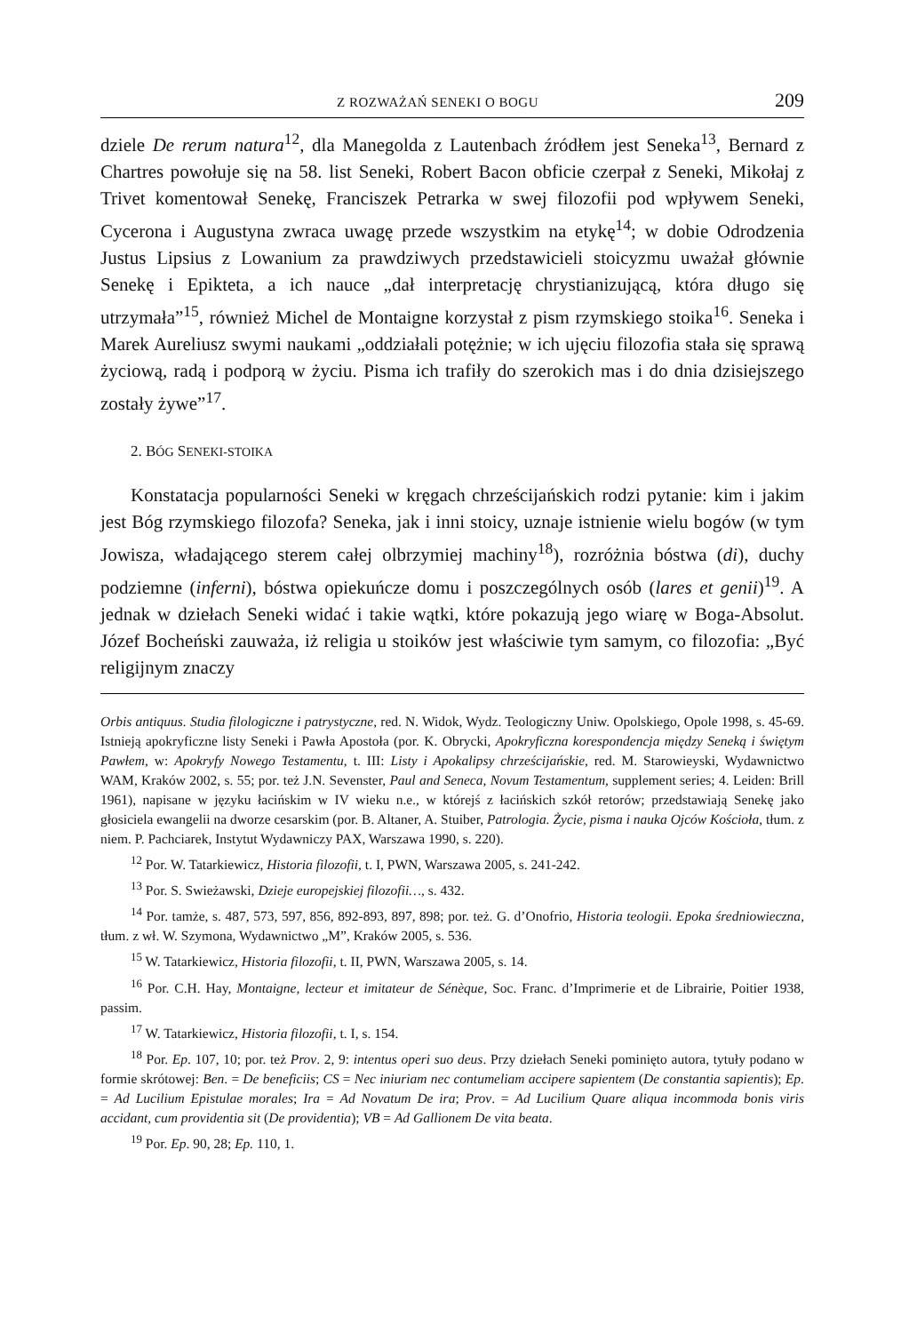Z ROZWAŻAŃ SENEKI O BOGU 209
dziele De rerum natura<sup>12</sup>, dla Manegolda z Lautenbach źródłem jest Seneka<sup>13</sup>, Bernard z Chartres powołuje się na 58. list Seneki, Robert Bacon obficie czerpał z Seneki, Mikołaj z Trivet komentował Senekę, Franciszek Petrarka w swej filozofii pod wpływem Seneki, Cycerona i Augustyna zwraca uwagę przede wszystkim na etykę<sup>14</sup>; w dobie Odrodzenia Justus Lipsius z Lowanium za prawdziwych przedstawicieli stoicyzmu uważał głównie Senekę i Epikteta, a ich nauce „dał interpretację chrystianizującą, która długo się utrzymała”<sup>15</sup>, również Michel de Montaigne korzystał z pism rzymskiego stoika<sup>16</sup>. Seneka i Marek Aureliusz swymi naukami „oddziałali potężnie; w ich ujęciu filozofia stała się sprawą życiową, radą i podporą w życiu. Pisma ich trafiły do szerokich mas i do dnia dzisiejszego zostały żywe”<sup>17</sup>.
2. BÓG SENEKI-STOIKA
Konstatacja popularności Seneki w kręgach chrześcijańskich rodzi pytanie: kim i jakim jest Bóg rzymskiego filozofa? Seneka, jak i inni stoicy, uznaje istnienie wielu bogów (w tym Jowisza, władającego sterem całej olbrzymiej machiny<sup>18</sup>), rozróżnia bóstwa (di), duchy podziemne (inferni), bóstwa opiekuńcze domu i poszczególnych osób (lares et genii)<sup>19</sup>. A jednak w dziełach Seneki widać i takie wątki, które pokazują jego wiarę w Boga-Absolut. Józef Bocheński zauważa, iż religia u stoików jest właściwie tym samym, co filozofia: „Być religijnym znaczy
Orbis antiquus. Studia filologiczne i patrystyczne, red. N. Widok, Wydz. Teologiczny Uniw. Opolskiego, Opole 1998, s. 45-69. Istnieją apokryficzne listy Seneki i Pawła Apostoła (por. K. Obrycki, Apokryficzna korespondencja między Seneką i świętym Pawłem, w: Apokryfy Nowego Testamentu, t. III: Listy i Apokalipsy chrześcijańskie, red. M. Starowieyski, Wydawnictwo WAM, Kraków 2002, s. 55; por. też J.N. Sevenster, Paul and Seneca, Novum Testamentum, supplement series; 4. Leiden: Brill 1961), napisane w języku łacińskim w IV wieku n.e., w którejś z łacińskich szkół retorów; przedstawiają Senekę jako głosiciela ewangelii na dworze cesarskim (por. B. Altaner, A. Stuiber, Patrologia. Życie, pisma i nauka Ojców Kościoła, tłum. z niem. P. Pachciarek, Instytut Wydawniczy PAX, Warszawa 1990, s. 220).
<sup>12</sup> Por. W. Tatarkiewicz, Historia filozofii, t. I, PWN, Warszawa 2005, s. 241-242.
<sup>13</sup> Por. S. Swieżawski, Dzieje europejskiej filozofii…, s. 432.
<sup>14</sup> Por. tamże, s. 487, 573, 597, 856, 892-893, 897, 898; por. też. G. d’Onofrio, Historia teologii. Epoka średniowieczna, tłum. z wł. W. Szymona, Wydawnictwo „M”, Kraków 2005, s. 536.
<sup>15</sup> W. Tatarkiewicz, Historia filozofii, t. II, PWN, Warszawa 2005, s. 14.
<sup>16</sup> Por. C.H. Hay, Montaigne, lecteur et imitateur de Sénèque, Soc. Franc. d’Imprimerie et de Librairie, Poitier 1938, passim.
<sup>17</sup> W. Tatarkiewicz, Historia filozofii, t. I, s. 154.
<sup>18</sup> Por. Ep. 107, 10; por. też Prov. 2, 9: intentus operi suo deus. Przy dziełach Seneki pominięto autora, tytuły podano w formie skrótowej: Ben. = De beneficiis; CS = Nec iniuriam nec contumeliam accipere sapientem (De constantia sapientis); Ep. = Ad Lucilium Epistulae morales; Ira = Ad Novatum De ira; Prov. = Ad Lucilium Quare aliqua incommoda bonis viris accidant, cum providentia sit (De providentia); VB = Ad Gallionem De vita beata.
<sup>19</sup> Por. Ep. 90, 28; Ep. 110, 1.